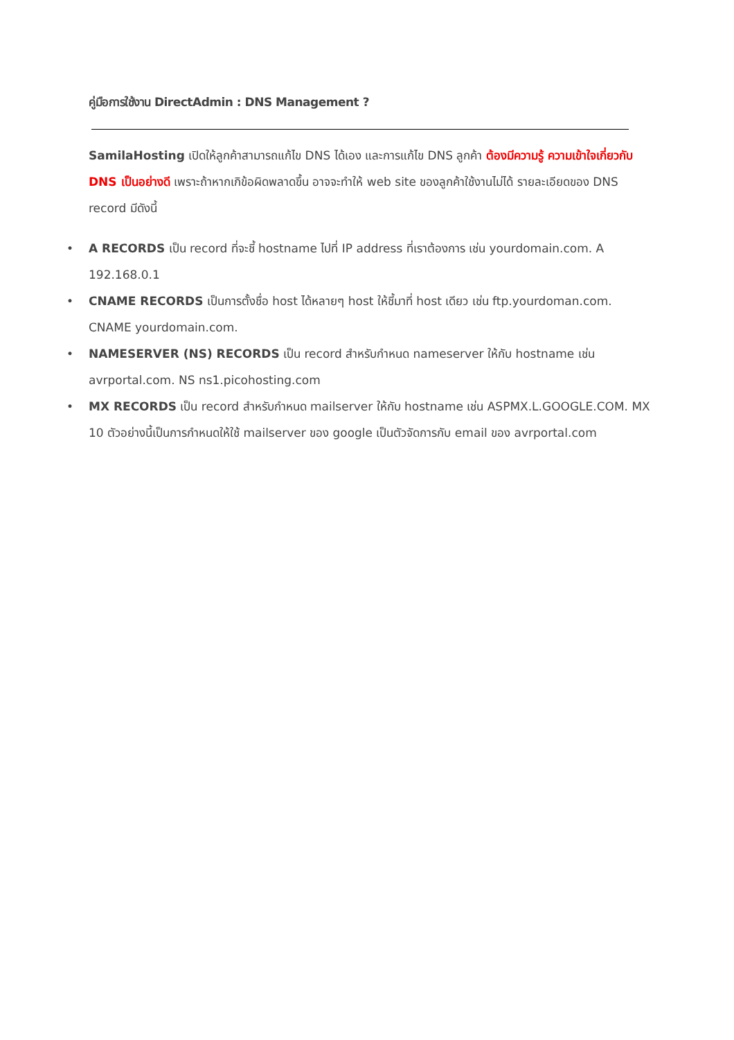คู่มือการใช้งาน DirectAdmin : DNS Management ?
SamilaHosting เปิดให้ลูกค้าสามารถแก้ไข DNS ได้เอง และการแก้ไข DNS ลูกค้า ต้องมีความรู้ ความเข้าใจเกี่ยวกับ DNS เป็นอย่างดี เพราะถ้าหากเกิข้อผิดพลาดขึ้น อาจจะทำให้ web site ของลูกค้าใช้งานไม่ได้ รายละเอียดของ DNS record มีดังนี้
• A RECORDS เป็น record ที่จะชี้ hostname ไปที่ IP address ที่เราต้องการ เช่น yourdomain.com. A 192.168.0.1
• CNAME RECORDS เป็นการตั้งชื่อ host ได้หลายๆ host ให้ชี้มาที่ host เดียว เช่น ftp.yourdoman.com. CNAME yourdomain.com.
• NAMESERVER (NS) RECORDS เป็น record สำหรับกำหนด nameserver ให้กับ hostname เช่น avrportal.com. NS ns1.picohosting.com
• MX RECORDS เป็น record สำหรับกำหนด mailserver ให้กับ hostname เช่น ASPMX.L.GOOGLE.COM. MX 10 ตัวอย่างนี้เป็นการกำหนดให้ใช้ mailserver ของ google เป็นตัวจัดการกับ email ของ avrportal.com